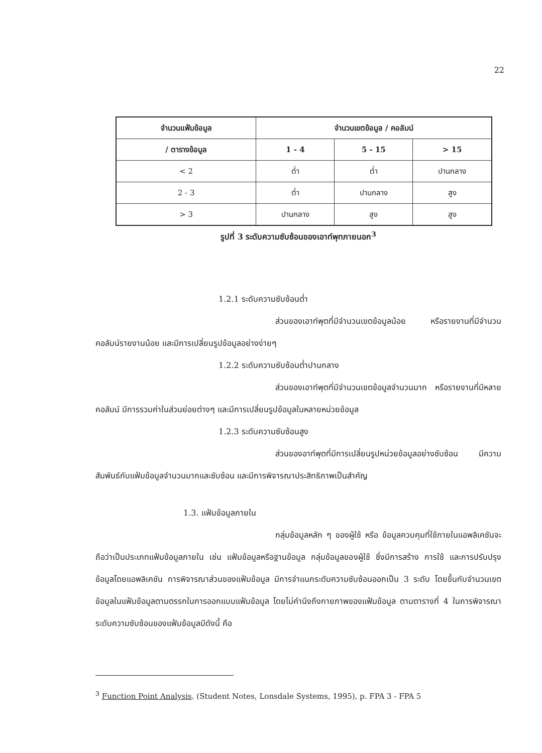22
| จำนวนแฟ้มข้อมูล | จำนวนเขตข้อมูล / คอลัมน์ | | |
| --- | --- | --- | --- |
| / ตารางข้อมูล | 1 - 4 | 5 - 15 | > 15 |
| < 2 | ต่ำ | ต่ำ | ปานกลาง |
| 2 - 3 | ต่ำ | ปานกลาง | สูง |
| > 3 | ปานกลาง | สูง | สูง |
รูปที่ 3 ระดับความซับซ้อนของเอาท์พุทภายนอก<sup>3</sup>
1.2.1 ระดับความซับซ้อนต่ำ
ส่วนของเอาท์พุตที่มีจำนวนเขตข้อมูลน้อย หรือรายงานที่มีจำนวนคอลัมน์รายงานน้อย และมีการเปลี่ยนรูปข้อมูลอย่างง่ายๆ
1.2.2 ระดับความซับซ้อนต่ำปานกลาง
ส่วนของเอาท์พุตที่มีจำนวนเขตข้อมูลจำนวนมาก หรือรายงานที่มีหลายคอลัมน์ มีการรวมค่าในส่วนย่อยต่างๆ และมีการเปลี่ยนรูปข้อมูลในหลายหน่วยข้อมูล
1.2.3 ระดับความซับซ้อนสูง
ส่วนของอาท์พุตที่มีการเปลี่ยนรูปหน่วยข้อมูลอย่างซับซ้อน มีความสัมพันธ์กับแฟ้มข้อมูลจำนวนมากและซับซ้อน และมีการพิจารณาประสิทธิภาพเป็นสำคัญ
1.3. แฟ้มข้อมูลภายใน
กลุ่มข้อมูลหลัก ๆ ของผู้ใช้ หรือ ข้อมูลควบคุมที่ใช้ภายในแอพลิเคชันจะถือว่าเป็นประเภทแฟ้มข้อมูลภายใน เช่น แฟ้มข้อมูลหรือฐานข้อมูล กลุ่มข้อมูลของผู้ใช้ ซึ่งมีการสร้าง การใช้ และการปรับปรุงข้อมูลโดยแอพลิเคชัน การพิจารณาส่วนของแฟ้มข้อมูล มีการจำแนกระดับความซับซ้อนออกเป็น 3 ระดับ โดยขึ้นกับจำนวนเขตข้อมูลในแฟ้มข้อมูลตามตรรกในการออกแบบแฟ้มข้อมูล โดยไม่คำนึงถึงกายภาพของแฟ้มข้อมูล ตามตารางที่ 4 ในการพิจารณาระดับความซับซ้อนของแฟ้มข้อมูลมีดังนี้ คือ
<sup>3</sup> Function Point Analysis. (Student Notes, Lonsdale Systems, 1995), p. FPA 3 - FPA 5